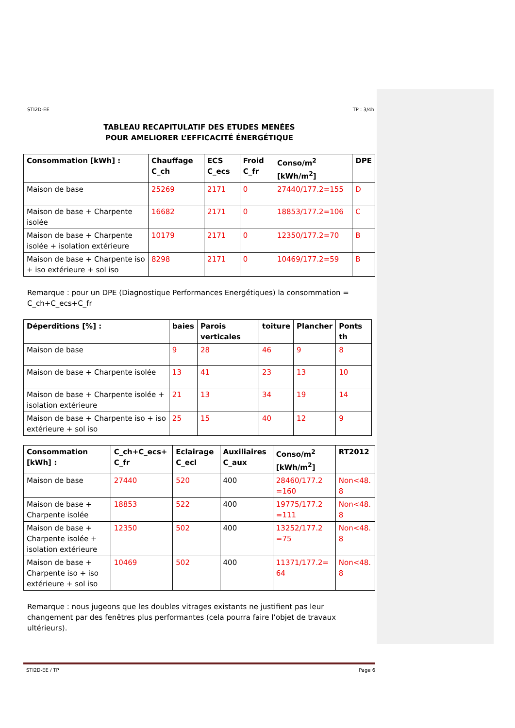STI2D-EE TP : 3/4h
TABLEAU RECAPITULATIF DES ETUDES MENÉES
POUR AMELIORER L’EFFICACITÉ ÉNERGÉTIQUE
| Consommation [kWh] : | Chauffage C_ch | ECS C_ecs | Froid C_fr | Conso/m<sup>2</sup> [kWh/m<sup>2</sup>] | DPE |
| --- | --- | --- | --- | --- | --- |
| Maison de base | 25269 | 2171 | 0 | 27440/177.2=155 | D |
| Maison de base + Charpente isolée | 16682 | 2171 | 0 | 18853/177.2=106 | C |
| Maison de base + Charpente isolée + isolation extérieure | 10179 | 2171 | 0 | 12350/177.2=70 | B |
| Maison de base + Charpente iso + iso extérieure + sol iso | 8298 | 2171 | 0 | 10469/177.2=59 | B |
Remarque : pour un DPE (Diagnostique Performances Energétiques) la consommation = C_ch+C_ecs+C_fr
| Déperditions [%] : | baies | Parois verticales | toiture | Plancher | Ponts th |
| --- | --- | --- | --- | --- | --- |
| Maison de base | 9 | 28 | 46 | 9 | 8 |
| Maison de base + Charpente isolée | 13 | 41 | 23 | 13 | 10 |
| Maison de base + Charpente isolée + isolation extérieure | 21 | 13 | 34 | 19 | 14 |
| Maison de base + Charpente iso + iso extérieure + sol iso | 25 | 15 | 40 | 12 | 9 |
| Consommation [kWh] : | C_ch+C_ecs+ C_fr | Eclairage C_ecl | Auxiliaires C_aux | Conso/m<sup>2</sup> [kWh/m<sup>2</sup>] | RT2012 |
| --- | --- | --- | --- | --- | --- |
| Maison de base | 27440 | 520 | 400 | 28460/177.2 =160 | Non<48. 8 |
| Maison de base + Charpente isolée | 18853 | 522 | 400 | 19775/177.2 =111 | Non<48. 8 |
| Maison de base + Charpente isolée + isolation extérieure | 12350 | 502 | 400 | 13252/177.2 =75 | Non<48. 8 |
| Maison de base + Charpente iso + iso extérieure + sol iso | 10469 | 502 | 400 | 11371/177.2= 64 | Non<48. 8 |
Remarque : nous jugeons que les doubles vitrages existants ne justifient pas leur changement par des fenêtres plus performantes (cela pourra faire l’objet de travaux ultérieurs).
STI2D-EE / TP Page 6